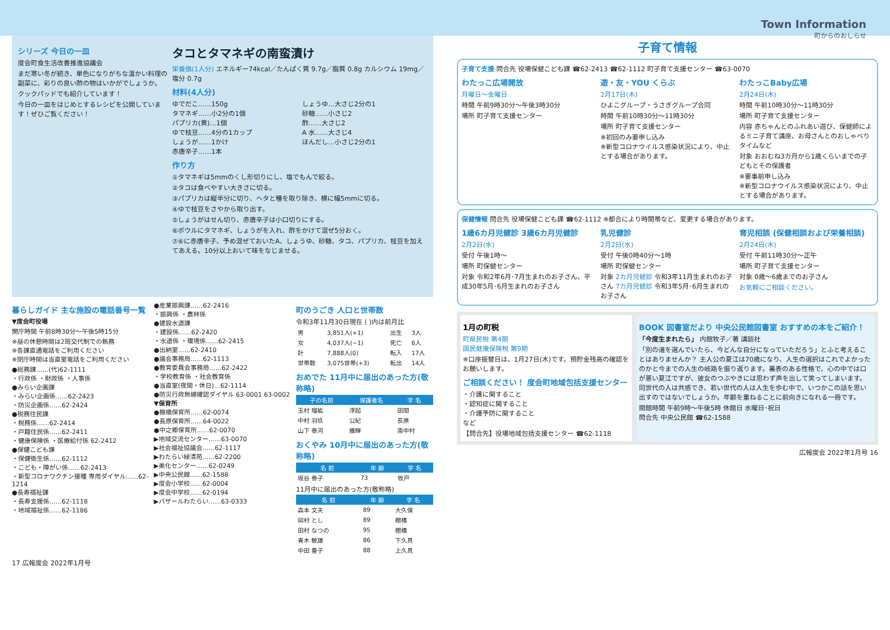Town Information
町からのおしらせ
シリーズ 今日の一皿
度会町食生活改善推進協議会
まだ寒い冬が続き、単色になりがちな温かい料理の副菜に、彩りの良い酢の物はいかがでしょうか。
クックパッドでも紹介しています！
今日の一皿をはじめとするレシピを公開しています！ぜひご覧ください！
タコとタマネギの南蛮漬け
栄養価(1人分) エネルギー74kcal／たんぱく質 9.7g／脂質 0.8g カルシウム 19mg／塩分 0.7g
材料(4人分)
ゆでだこ……150g
タマネギ……小2分の1個
パプリカ(黄)…1個
ゆで枝豆……4分の1カップ
しょうが……1かけ
赤唐辛子……1本
しょうゆ…大さじ2分の1
砂糖……小さじ2
酢……大さじ2
A 水……大さじ4
ほんだし…小さじ2分の1
作り方
①タマネギは5mmのくし形切りにし、塩でもんで絞る。
②タコは食べやすい大きさに切る。
③パプリカは縦半分に切り、ヘタと種を取り除き、横に幅5mmに切る。
④ゆで枝豆をさやから取り出す。
⑤しょうがはせん切り、赤唐辛子は小口切りにする。
⑥ボウルにタマネギ、しょうがを入れ、酢をかけて混ぜ5分おく。
⑦⑥に赤唐辛子、予め混ぜておいたA、しょうゆ、砂糖、タコ、パプリカ、枝豆を加えてあえる。10分以上おいて味をなじませる。
暮らしガイド 主な施設の電話番号一覧
▼度会町役場
開庁時間 午前8時30分～午後5時15分
※昼の休憩時間は2班交代制での執務
※各課直通電話をご利用ください
※閉庁時間は当直室電話をご利用ください
●総務課……(代)62-1111
・行政係 ・財政係 ・人事係
●みらい企画課
・みらい企画係……62-2423
・防災企画係……62-2424
●税務住民課
・税務係……62-2414
・戸籍住民係……62-2411
・健康保険係 ・医療給付係 62-2412
●保健こども課
・保健衛生係……62-1112
・こども・障がい係……62-2413
・新型コロナワクチン接種 専用ダイヤル……62-1214
●長寿福祉課
・長寿支援係……62-1118
・地域福祉係……62-1186
●産業振興課……62-2416
・振興係 ・農林係
●建設水道課
・建設係……62-2420
・水道係 ・環境係……62-2415
●出納室……62-2410
●議会事務局……62-1113
●教育委員会事務局……62-2422
・学校教育係 ・社会教育係
●当直室(夜間・休日)…62-1114
●防災行政無線確認ダイヤル 63-0001 63-0002
▼保育所
●棚橋保育所……62-0074
●長原保育所……64-0022
●中之郷保育所……62-0070
▶地域交流センター……63-0070
▶社会福祉協議会……62-1117
▶わたらい緑清苑……62-2200
▶美化センター……62-0249
▶中央公民館……62-1588
▶度会小学校……62-0004
▶度会中学校……62-0194
▶バザールわたらい……63-0333
町のうごき 人口と世帯数
令和3年11月30日現在 ( )内は前月比
| 男 | 3,851人(+1) | 出生 | 3人 |
| 女 | 4,037人(−1) | 死亡 | 6人 |
| 計 | 7,888人(0) | 転入 | 17人 |
| 世帯数 | 3,075世帯(+3) | 転出 | 14人 |
おめでた 11月中に届出のあった方(敬称略)
| 子の名前 | 保護者名 | 字 名 |
| --- | --- | --- |
| 玉村 瑠紘 | 淳起 | 田間 |
| 中村 羽玖 | 公紀 | 長原 |
| 山下 泰河 | 雅輝 | 南中村 |
おくやみ 10月中に届出のあった方(敬称略)
| 名 前 | 年 齢 | 字 名 |
| --- | --- | --- |
| 坂谷 泰子 | 73 | 牧戸 |
11月中に届出のあった方(敬称略)
| 名 前 | 年 齢 | 字 名 |
| --- | --- | --- |
| 森本 文夫 | 89 | 大久保 |
| 岡村 とし | 89 | 棚橋 |
| 田村 なつの | 95 | 棚橋 |
| 青木 敏雄 | 86 | 下久具 |
| 中田 豊子 | 88 | 上久具 |
17 広報度会 2022年1月号
子育て情報
子育て支援 問合先 役場保健こども課 ☎62-2413 ☎62-1112 町子育て支援センター ☎63-0070
わたっこ広場開放
月曜日～金曜日
時間 午前9時30分～午後3時30分
場所 町子育て支援センター
遊・友・YOU くらぶ
2月17日(木)
ひよこグループ・うさぎグループ合同
時間 午前10時30分～11時30分
場所 町子育て支援センター
※初回のみ要申し込み
※新型コロナウイルス感染状況により、中止とする場合があります。
わたっこBaby広場
2月24日(木)
時間 午前10時30分～11時30分
場所 町子育て支援センター
内容 赤ちゃんとのふれあい遊び、保健師によるミニ子育て講座、お母さんとのおしゃべりタイムなど
対象 おおむね3カ月から1歳くらいまでの子どもとその保護者
※要事前申し込み
※新型コロナウイルス感染状況により、中止とする場合があります。
保健情報 問合先 役場保健こども課 ☎62-1112 ※都合により時間帯など、変更する場合があります。
1歳6カ月児健診 3歳6カ月児健診
2月2日(水)
受付 午後1時～
場所 町保健センター
対象 令和2年6月･7月生まれのお子さん、平成30年5月･6月生まれのお子さん
乳児健診
2月2日(水)
受付 午後0時40分～1時
場所 町保健センター
対象 2カ月児健診 令和3年11月生まれのお子さん 7カ月児健診 令和3年5月･6月生まれのお子さん
育児相談 (保健相談および栄養相談)
2月24日(木)
受付 午前11時30分～正午
場所 町子育て支援センター
対象 0歳～6歳までのお子さん
お気軽にご相談ください。
1月の町税
町県民税 第4期
国民健康保険税 第9期
※口座振替日は、1月27日(木)です。預貯金残高の確認をお願いします。
ご相談ください！ 度会町地域包括支援センター
・介護に関すること
・認知症に関すること
・介護予防に関すること
など
【問合先】役場地域包括支援センター ☎62-1118
BOOK 図書室だより 中央公民館図書室 おすすめの本をご紹介！
「今度生まれたら」 内館牧子／著 講談社
「別の道を選んでいたら、今どんな自分になっていただろう」とふと考えることはありませんか？ 主人公の夏江は70歳になり、人生の選択はこれでよかったのかと今までの人生の岐路を振り返ります。裏表のある性格で、心の中では口が悪い夏江ですが、彼女のつぶやきには思わず声を出して笑ってしまいます。 同世代の人は共感でき、若い世代の人は人生を歩む中で、いつかこの話を思い出すのではないでしょうか。年齢を重ねることに前向きになれる一冊です。
開館時間 午前9時～午後5時 休館日 水曜日･祝日
問合先 中央公民館 ☎62-1588
広報度会 2022年1月号 16